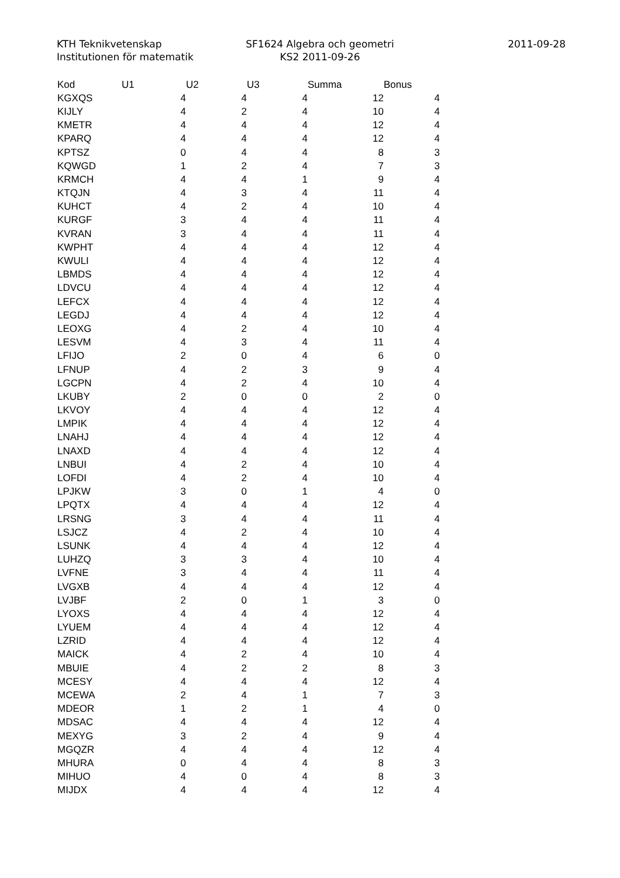KTH Teknikvetenskap
Institutionen för matematik
SF1624 Algebra och geometri
KS2 2011-09-26
2011-09-28
| Kod | U1 | U2 | U3 | Summa | Bonus |
| --- | --- | --- | --- | --- | --- |
| KGXQS | 4 | 4 | 4 | 12 | 4 |
| KIJLY | 4 | 2 | 4 | 10 | 4 |
| KMETR | 4 | 4 | 4 | 12 | 4 |
| KPARQ | 4 | 4 | 4 | 12 | 4 |
| KPTSZ | 0 | 4 | 4 | 8 | 3 |
| KQWGD | 1 | 2 | 4 | 7 | 3 |
| KRMCH | 4 | 4 | 1 | 9 | 4 |
| KTQJN | 4 | 3 | 4 | 11 | 4 |
| KUHCT | 4 | 2 | 4 | 10 | 4 |
| KURGF | 3 | 4 | 4 | 11 | 4 |
| KVRAN | 3 | 4 | 4 | 11 | 4 |
| KWPHT | 4 | 4 | 4 | 12 | 4 |
| KWULI | 4 | 4 | 4 | 12 | 4 |
| LBMDS | 4 | 4 | 4 | 12 | 4 |
| LDVCU | 4 | 4 | 4 | 12 | 4 |
| LEFCX | 4 | 4 | 4 | 12 | 4 |
| LEGDJ | 4 | 4 | 4 | 12 | 4 |
| LEOXG | 4 | 2 | 4 | 10 | 4 |
| LESVM | 4 | 3 | 4 | 11 | 4 |
| LFIJO | 2 | 0 | 4 | 6 | 0 |
| LFNUP | 4 | 2 | 3 | 9 | 4 |
| LGCPN | 4 | 2 | 4 | 10 | 4 |
| LKUBY | 2 | 0 | 0 | 2 | 0 |
| LKVOY | 4 | 4 | 4 | 12 | 4 |
| LMPIK | 4 | 4 | 4 | 12 | 4 |
| LNAHJ | 4 | 4 | 4 | 12 | 4 |
| LNAXD | 4 | 4 | 4 | 12 | 4 |
| LNBUI | 4 | 2 | 4 | 10 | 4 |
| LOFDI | 4 | 2 | 4 | 10 | 4 |
| LPJKW | 3 | 0 | 1 | 4 | 0 |
| LPQTX | 4 | 4 | 4 | 12 | 4 |
| LRSNG | 3 | 4 | 4 | 11 | 4 |
| LSJCZ | 4 | 2 | 4 | 10 | 4 |
| LSUNK | 4 | 4 | 4 | 12 | 4 |
| LUHZQ | 3 | 3 | 4 | 10 | 4 |
| LVFNE | 3 | 4 | 4 | 11 | 4 |
| LVGXB | 4 | 4 | 4 | 12 | 4 |
| LVJBF | 2 | 0 | 1 | 3 | 0 |
| LYOXS | 4 | 4 | 4 | 12 | 4 |
| LYUEM | 4 | 4 | 4 | 12 | 4 |
| LZRID | 4 | 4 | 4 | 12 | 4 |
| MAICK | 4 | 2 | 4 | 10 | 4 |
| MBUIE | 4 | 2 | 2 | 8 | 3 |
| MCESY | 4 | 4 | 4 | 12 | 4 |
| MCEWA | 2 | 4 | 1 | 7 | 3 |
| MDEOR | 1 | 2 | 1 | 4 | 0 |
| MDSAC | 4 | 4 | 4 | 12 | 4 |
| MEXYG | 3 | 2 | 4 | 9 | 4 |
| MGQZR | 4 | 4 | 4 | 12 | 4 |
| MHURA | 0 | 4 | 4 | 8 | 3 |
| MIHUO | 4 | 0 | 4 | 8 | 3 |
| MIJDX | 4 | 4 | 4 | 12 | 4 |